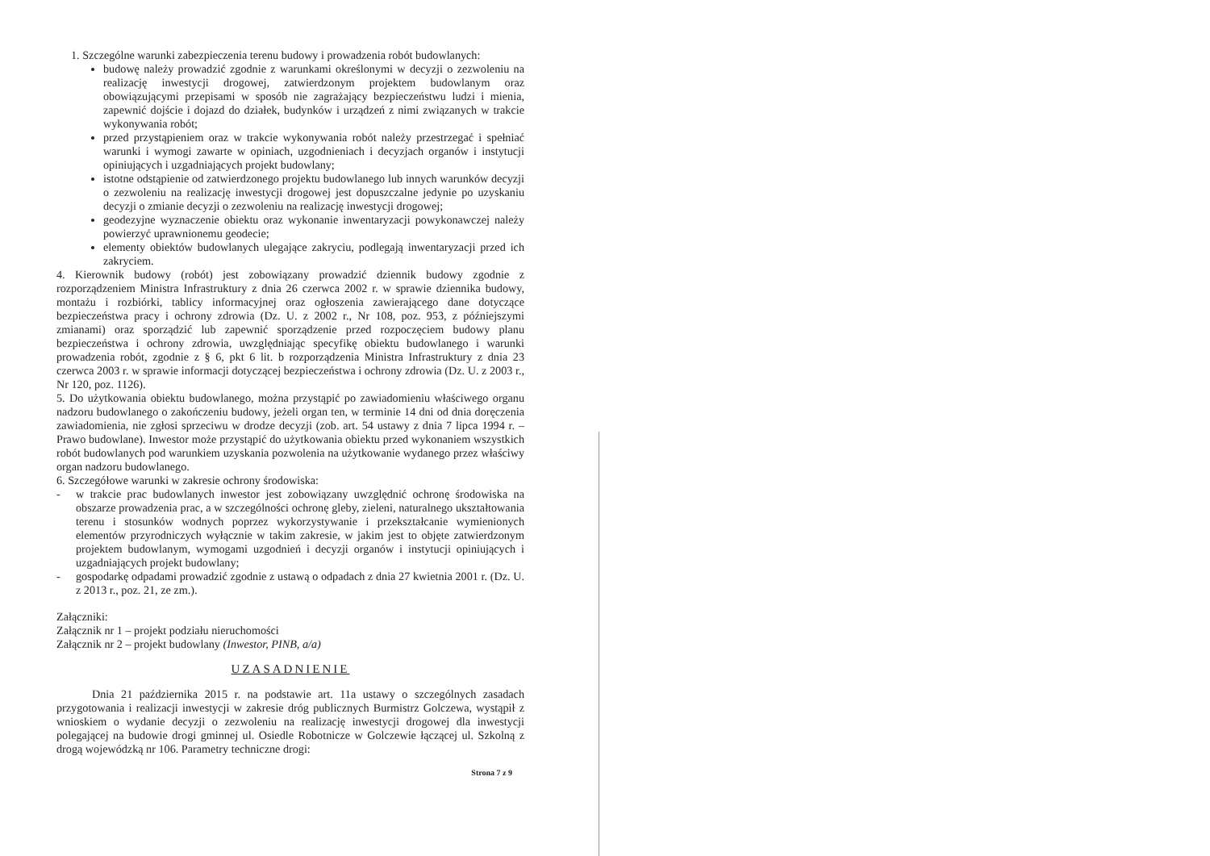1. Szczególne warunki zabezpieczenia terenu budowy i prowadzenia robót budowlanych:
budowę należy prowadzić zgodnie z warunkami określonymi w decyzji o zezwoleniu na realizację inwestycji drogowej, zatwierdzonym projektem budowlanym oraz obowiązującymi przepisami w sposób nie zagrażający bezpieczeństwu ludzi i mienia, zapewnić dojście i dojazd do działek, budynków i urządzeń z nimi związanych w trakcie wykonywania robót;
przed przystąpieniem oraz w trakcie wykonywania robót należy przestrzegać i spełniać warunki i wymogi zawarte w opiniach, uzgodnieniach i decyzjach organów i instytucji opiniujących i uzgadniających projekt budowlany;
istotne odstąpienie od zatwierdzonego projektu budowlanego lub innych warunków decyzji o zezwoleniu na realizację inwestycji drogowej jest dopuszczalne jedynie po uzyskaniu decyzji o zmianie decyzji o zezwoleniu na realizację inwestycji drogowej;
geodezyjne wyznaczenie obiektu oraz wykonanie inwentaryzacji powykonawczej należy powierzyć uprawnionemu geodecie;
elementy obiektów budowlanych ulegające zakryciu, podlegają inwentaryzacji przed ich zakryciem.
4. Kierownik budowy (robót) jest zobowiązany prowadzić dziennik budowy zgodnie z rozporządzeniem Ministra Infrastruktury z dnia 26 czerwca 2002 r. w sprawie dziennika budowy, montażu i rozbiórki, tablicy informacyjnej oraz ogłoszenia zawierającego dane dotyczące bezpieczeństwa pracy i ochrony zdrowia (Dz. U. z 2002 r., Nr 108, poz. 953, z późniejszymi zmianami) oraz sporządzić lub zapewnić sporządzenie przed rozpoczęciem budowy planu bezpieczeństwa i ochrony zdrowia, uwzględniając specyfikę obiektu budowlanego i warunki prowadzenia robót, zgodnie z § 6, pkt 6 lit. b rozporządzenia Ministra Infrastruktury z dnia 23 czerwca 2003 r. w sprawie informacji dotyczącej bezpieczeństwa i ochrony zdrowia (Dz. U. z 2003 r., Nr 120, poz. 1126).
5. Do użytkowania obiektu budowlanego, można przystąpić po zawiadomieniu właściwego organu nadzoru budowlanego o zakończeniu budowy, jeżeli organ ten, w terminie 14 dni od dnia doręczenia zawiadomienia, nie zgłosi sprzeciwu w drodze decyzji (zob. art. 54 ustawy z dnia 7 lipca 1994 r. – Prawo budowlane). Inwestor może przystąpić do użytkowania obiektu przed wykonaniem wszystkich robót budowlanych pod warunkiem uzyskania pozwolenia na użytkowanie wydanego przez właściwy organ nadzoru budowlanego.
6. Szczegółowe warunki w zakresie ochrony środowiska:
- w trakcie prac budowlanych inwestor jest zobowiązany uwzględnić ochronę środowiska na obszarze prowadzenia prac, a w szczególności ochronę gleby, zieleni, naturalnego ukształtowania terenu i stosunków wodnych poprzez wykorzystywanie i przekształcanie wymienionych elementów przyrodniczych wyłącznie w takim zakresie, w jakim jest to objęte zatwierdzonym projektem budowlanym, wymogami uzgodnień i decyzji organów i instytucji opiniujących i uzgadniających projekt budowlany;
- gospodarkę odpadami prowadzić zgodnie z ustawą o odpadach z dnia 27 kwietnia 2001 r. (Dz. U. z 2013 r., poz. 21, ze zm.).
Załączniki:
Załącznik nr 1 – projekt podziału nieruchomości
Załącznik nr 2 – projekt budowlany (Inwestor, PINB, a/a)
UZASADNIENIE
Dnia 21 października 2015 r. na podstawie art. 11a ustawy o szczególnych zasadach przygotowania i realizacji inwestycji w zakresie dróg publicznych Burmistrz Golczewa, wystąpił z wnioskiem o wydanie decyzji o zezwoleniu na realizację inwestycji drogowej dla inwestycji polegającej na budowie drogi gminnej ul. Osiedle Robotnicze w Golczewie łączącej ul. Szkolną z drogą wojewódzką nr 106. Parametry techniczne drogi:
Strona 7 z 9